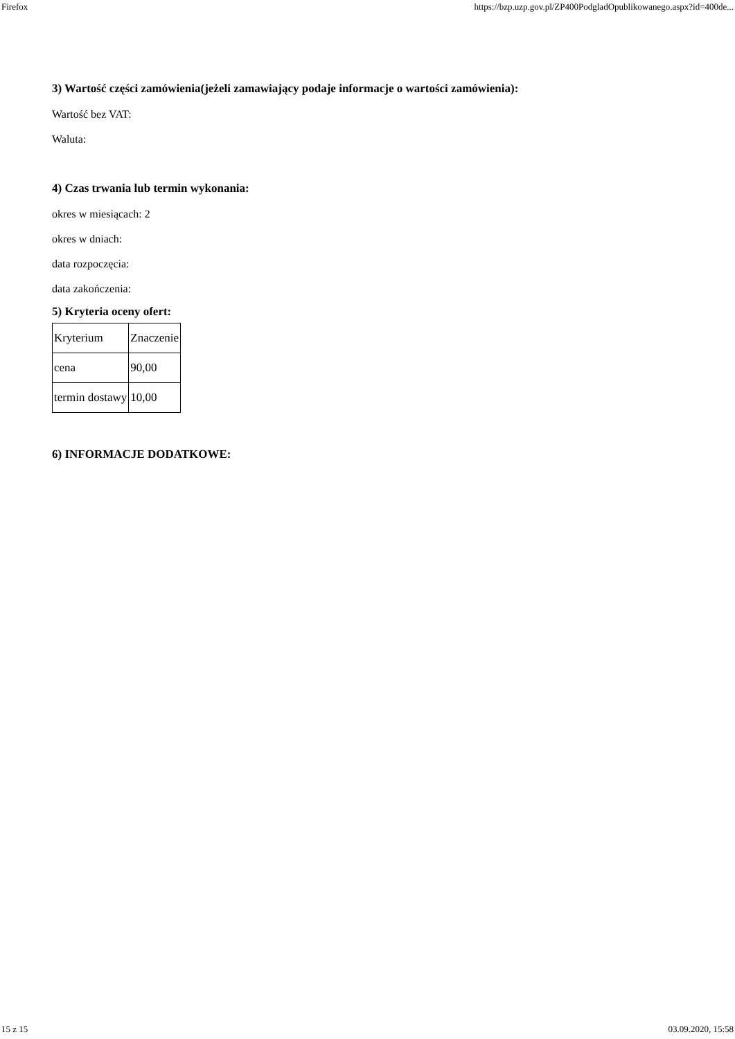Firefox https://bzp.uzp.gov.pl/ZP400PodgladOpublikowanego.aspx?id=400de...
3) Wartość części zamówienia(jeżeli zamawiający podaje informacje o wartości zamówienia):
Wartość bez VAT:
Waluta:
4) Czas trwania lub termin wykonania:
okres w miesiącach: 2
okres w dniach:
data rozpoczęcia:
data zakończenia:
5) Kryteria oceny ofert:
| Kryterium | Znaczenie |
| cena | 90,00 |
| termin dostawy | 10,00 |
6) INFORMACJE DODATKOWE:
15 z 15 03.09.2020, 15:58